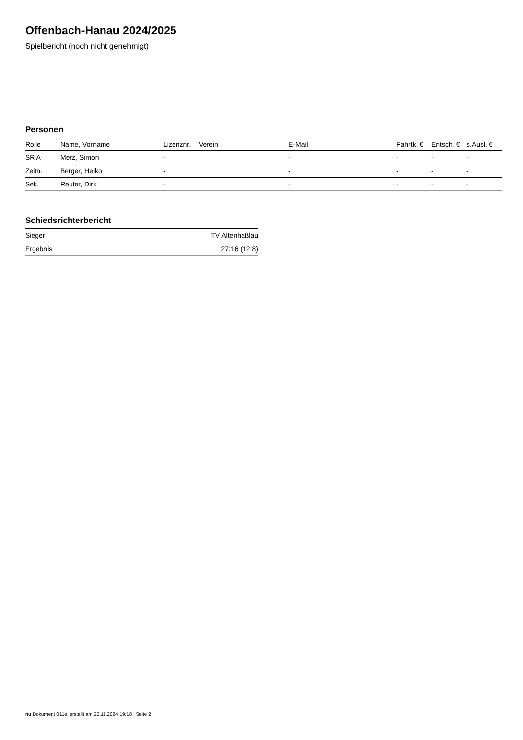Offenbach-Hanau 2024/2025
Spielbericht (noch nicht genehmigt)
Personen
| Rolle | Name, Vorname | Lizenznr. | Verein | E-Mail | Fahrtk. € | Entsch. € | s.Ausl. € |
| --- | --- | --- | --- | --- | --- | --- | --- |
| SR A | Merz, Simon | - | | - | - | - | - |
| Zeitn. | Berger, Heiko | - | | - | - | - | - |
| Sek. | Reuter, Dirk | - | | - | - | - | - |
Schiedsrichterbericht
| Sieger | TV Altenhaßlau |
| Ergebnis | 27:16 (12:8) |
nu.Dokument 011e, erstellt am 23.11.2024 19:18 | Seite 2